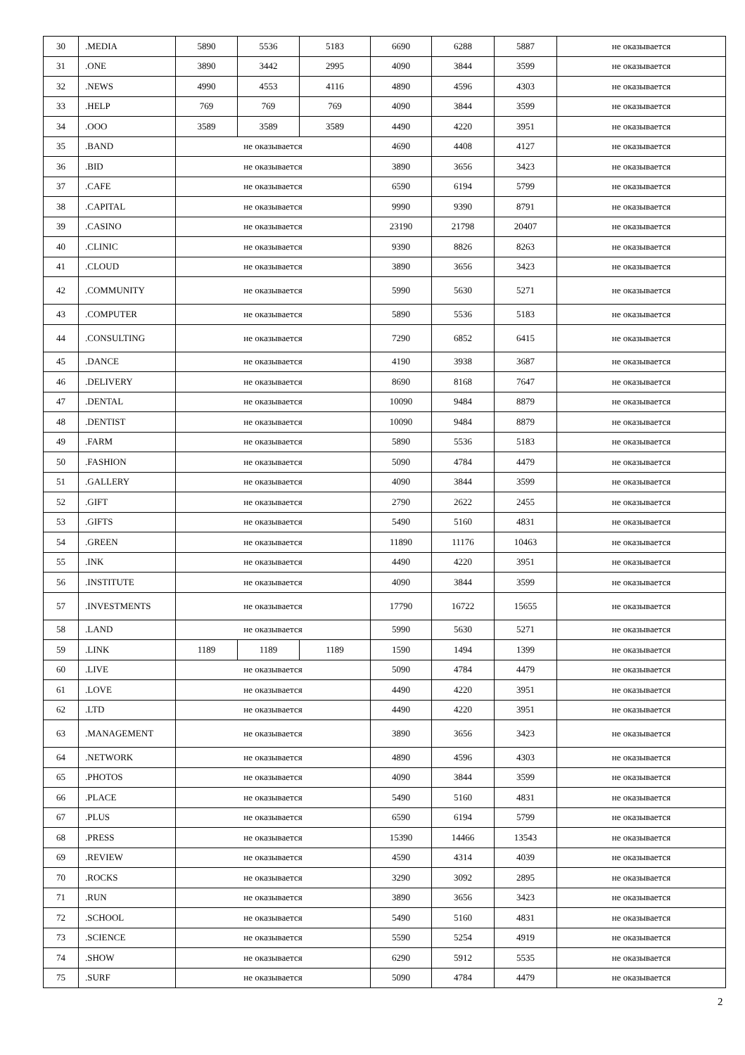| 30 | .MEDIA | 5890 | 5536 | 5183 | 6690 | 6288 | 5887 | не оказывается |
| 31 | .ONE | 3890 | 3442 | 2995 | 4090 | 3844 | 3599 | не оказывается |
| 32 | .NEWS | 4990 | 4553 | 4116 | 4890 | 4596 | 4303 | не оказывается |
| 33 | .HELP | 769 | 769 | 769 | 4090 | 3844 | 3599 | не оказывается |
| 34 | .OOO | 3589 | 3589 | 3589 | 4490 | 4220 | 3951 | не оказывается |
| 35 | .BAND | не оказывается | | | 4690 | 4408 | 4127 | не оказывается |
| 36 | .BID | не оказывается | | | 3890 | 3656 | 3423 | не оказывается |
| 37 | .CAFE | не оказывается | | | 6590 | 6194 | 5799 | не оказывается |
| 38 | .CAPITAL | не оказывается | | | 9990 | 9390 | 8791 | не оказывается |
| 39 | .CASINO | не оказывается | | | 23190 | 21798 | 20407 | не оказывается |
| 40 | .CLINIC | не оказывается | | | 9390 | 8826 | 8263 | не оказывается |
| 41 | .CLOUD | не оказывается | | | 3890 | 3656 | 3423 | не оказывается |
| 42 | .COMMUNITY | не оказывается | | | 5990 | 5630 | 5271 | не оказывается |
| 43 | .COMPUTER | не оказывается | | | 5890 | 5536 | 5183 | не оказывается |
| 44 | .CONSULTING | не оказывается | | | 7290 | 6852 | 6415 | не оказывается |
| 45 | .DANCE | не оказывается | | | 4190 | 3938 | 3687 | не оказывается |
| 46 | .DELIVERY | не оказывается | | | 8690 | 8168 | 7647 | не оказывается |
| 47 | .DENTAL | не оказывается | | | 10090 | 9484 | 8879 | не оказывается |
| 48 | .DENTIST | не оказывается | | | 10090 | 9484 | 8879 | не оказывается |
| 49 | .FARM | не оказывается | | | 5890 | 5536 | 5183 | не оказывается |
| 50 | .FASHION | не оказывается | | | 5090 | 4784 | 4479 | не оказывается |
| 51 | .GALLERY | не оказывается | | | 4090 | 3844 | 3599 | не оказывается |
| 52 | .GIFT | не оказывается | | | 2790 | 2622 | 2455 | не оказывается |
| 53 | .GIFTS | не оказывается | | | 5490 | 5160 | 4831 | не оказывается |
| 54 | .GREEN | не оказывается | | | 11890 | 11176 | 10463 | не оказывается |
| 55 | .INK | не оказывается | | | 4490 | 4220 | 3951 | не оказывается |
| 56 | .INSTITUTE | не оказывается | | | 4090 | 3844 | 3599 | не оказывается |
| 57 | .INVESTMENTS | не оказывается | | | 17790 | 16722 | 15655 | не оказывается |
| 58 | .LAND | не оказывается | | | 5990 | 5630 | 5271 | не оказывается |
| 59 | .LINK | 1189 | 1189 | 1189 | 1590 | 1494 | 1399 | не оказывается |
| 60 | .LIVE | не оказывается | | | 5090 | 4784 | 4479 | не оказывается |
| 61 | .LOVE | не оказывается | | | 4490 | 4220 | 3951 | не оказывается |
| 62 | .LTD | не оказывается | | | 4490 | 4220 | 3951 | не оказывается |
| 63 | .MANAGEMENT | не оказывается | | | 3890 | 3656 | 3423 | не оказывается |
| 64 | .NETWORK | не оказывается | | | 4890 | 4596 | 4303 | не оказывается |
| 65 | .PHOTOS | не оказывается | | | 4090 | 3844 | 3599 | не оказывается |
| 66 | .PLACE | не оказывается | | | 5490 | 5160 | 4831 | не оказывается |
| 67 | .PLUS | не оказывается | | | 6590 | 6194 | 5799 | не оказывается |
| 68 | .PRESS | не оказывается | | | 15390 | 14466 | 13543 | не оказывается |
| 69 | .REVIEW | не оказывается | | | 4590 | 4314 | 4039 | не оказывается |
| 70 | .ROCKS | не оказывается | | | 3290 | 3092 | 2895 | не оказывается |
| 71 | .RUN | не оказывается | | | 3890 | 3656 | 3423 | не оказывается |
| 72 | .SCHOOL | не оказывается | | | 5490 | 5160 | 4831 | не оказывается |
| 73 | .SCIENCE | не оказывается | | | 5590 | 5254 | 4919 | не оказывается |
| 74 | .SHOW | не оказывается | | | 6290 | 5912 | 5535 | не оказывается |
| 75 | .SURF | не оказывается | | | 5090 | 4784 | 4479 | не оказывается |
2